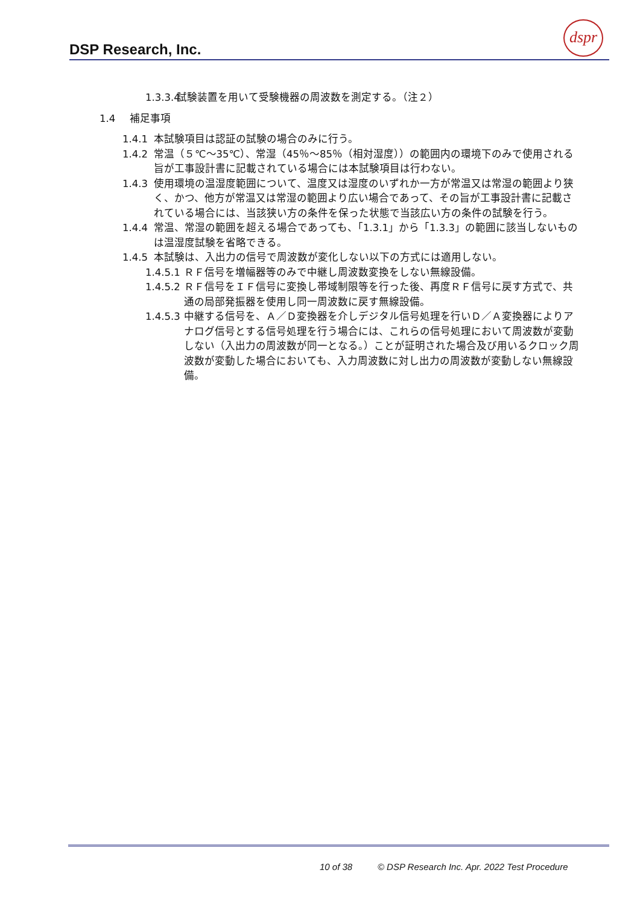DSP Research, Inc.
dspr
1.3.3.4 試験装置を用いて受験機器の周波数を測定する。（注２）
1.4 補足事項
1.4.1 本試験項目は認証の試験の場合のみに行う。
1.4.2 常温（５℃～35℃）、常湿（45％～85％（相対湿度））の範囲内の環境下のみで使用される旨が工事設計書に記載されている場合には本試験項目は行わない。
1.4.3 使用環境の温湿度範囲について、温度又は湿度のいずれか一方が常温又は常湿の範囲より狭く、かつ、他方が常温又は常湿の範囲より広い場合であって、その旨が工事設計書に記載されている場合には、当該狭い方の条件を保った状態で当該広い方の条件の試験を行う。
1.4.4 常温、常湿の範囲を超える場合であっても、「1.3.1」から「1.3.3」の範囲に該当しないものは温湿度試験を省略できる。
1.4.5 本試験は、入出力の信号で周波数が変化しない以下の方式には適用しない。
1.4.5.1 ＲＦ信号を増幅器等のみで中継し周波数変換をしない無線設備。
1.4.5.2 ＲＦ信号をＩＦ信号に変換し帯域制限等を行った後、再度ＲＦ信号に戻す方式で、共通の局部発振器を使用し同一周波数に戻す無線設備。
1.4.5.3 中継する信号を、Ａ／Ｄ変換器を介しデジタル信号処理を行いＤ／Ａ変換器によりアナログ信号とする信号処理を行う場合には、これらの信号処理において周波数が変動しない（入出力の周波数が同一となる。）ことが証明された場合及び用いるクロック周波数が変動した場合においても、入力周波数に対し出力の周波数が変動しない無線設備。
10 of 38 © DSP Research Inc. Apr. 2022 Test Procedure